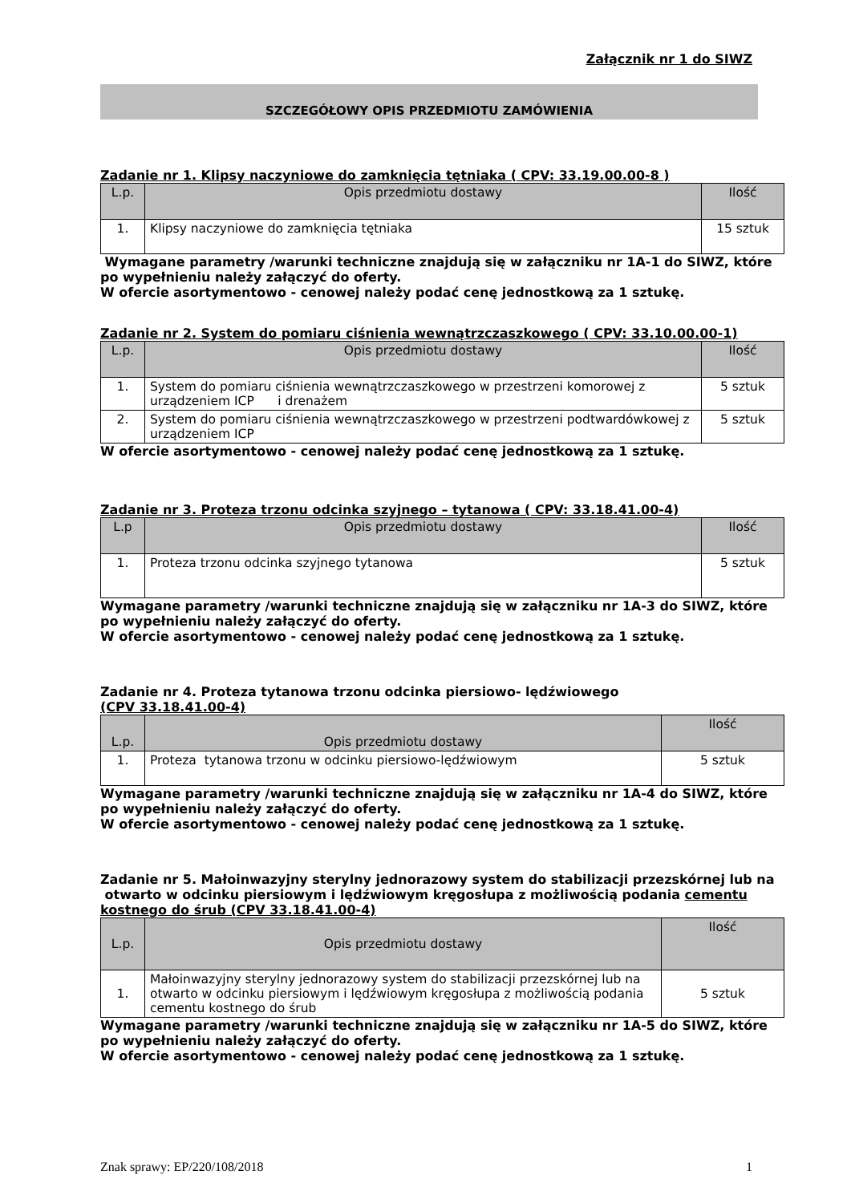Załącznik nr 1 do SIWZ
SZCZEGÓŁOWY OPIS PRZEDMIOTU ZAMÓWIENIA
Zadanie nr 1. Klipsy naczyniowe do zamknięcia tętniaka ( CPV: 33.19.00.00-8 )
| L.p. | Opis przedmiotu dostawy | Ilość |
| --- | --- | --- |
| 1. | Klipsy naczyniowe do zamknięcia tętniaka | 15 sztuk |
Wymagane parametry /warunki techniczne znajdują się w załączniku nr 1A-1 do SIWZ, które po wypełnieniu należy załączyć do oferty.
W ofercie asortymentowo - cenowej należy podać cenę jednostkową za 1 sztukę.
Zadanie nr 2. System do pomiaru ciśnienia wewnątrzczaszkowego ( CPV: 33.10.00.00-1)
| L.p. | Opis przedmiotu dostawy | Ilość |
| --- | --- | --- |
| 1. | System do pomiaru ciśnienia wewnątrzczaszkowego w przestrzeni komorowej z urządzeniem ICP i drenażem | 5 sztuk |
| 2. | System do pomiaru ciśnienia wewnątrzczaszkowego w przestrzeni podtwardówkowej z urządzeniem ICP | 5 sztuk |
W ofercie asortymentowo - cenowej należy podać cenę jednostkową za 1 sztukę.
Zadanie nr 3. Proteza trzonu odcinka szyjnego – tytanowa ( CPV: 33.18.41.00-4)
| L.p | Opis przedmiotu dostawy | Ilość |
| --- | --- | --- |
| 1. | Proteza trzonu odcinka szyjnego tytanowa | 5 sztuk |
Wymagane parametry /warunki techniczne znajdują się w załączniku nr 1A-3 do SIWZ, które po wypełnieniu należy załączyć do oferty.
W ofercie asortymentowo - cenowej należy podać cenę jednostkową za 1 sztukę.
Zadanie nr 4. Proteza tytanowa trzonu odcinka piersiowo- lędźwiowego
(CPV 33.18.41.00-4)
| L.p. | Opis przedmiotu dostawy | Ilość |
| --- | --- | --- |
| 1. | Proteza tytanowa trzonu w odcinku piersiowo-lędźwiowym | 5 sztuk |
Wymagane parametry /warunki techniczne znajdują się w załączniku nr 1A-4 do SIWZ, które po wypełnieniu należy załączyć do oferty.
W ofercie asortymentowo - cenowej należy podać cenę jednostkową za 1 sztukę.
Zadanie nr 5. Małoinwazyjny sterylny jednorazowy system do stabilizacji przezskórnej lub na otwarto w odcinku piersiowym i lędźwiowym kręgosłupa z możliwością podania cementu kostnego do śrub (CPV 33.18.41.00-4)
| L.p. | Opis przedmiotu dostawy | Ilość |
| --- | --- | --- |
| 1. | Małoinwazyjny sterylny jednorazowy system do stabilizacji przezskórnej lub na otwarto w odcinku piersiowym i lędźwiowym kręgosłupa z możliwością podania cementu kostnego do śrub | 5 sztuk |
Wymagane parametry /warunki techniczne znajdują się w załączniku nr 1A-5 do SIWZ, które po wypełnieniu należy załączyć do oferty.
W ofercie asortymentowo - cenowej należy podać cenę jednostkową za 1 sztukę.
Znak sprawy: EP/220/108/2018 1